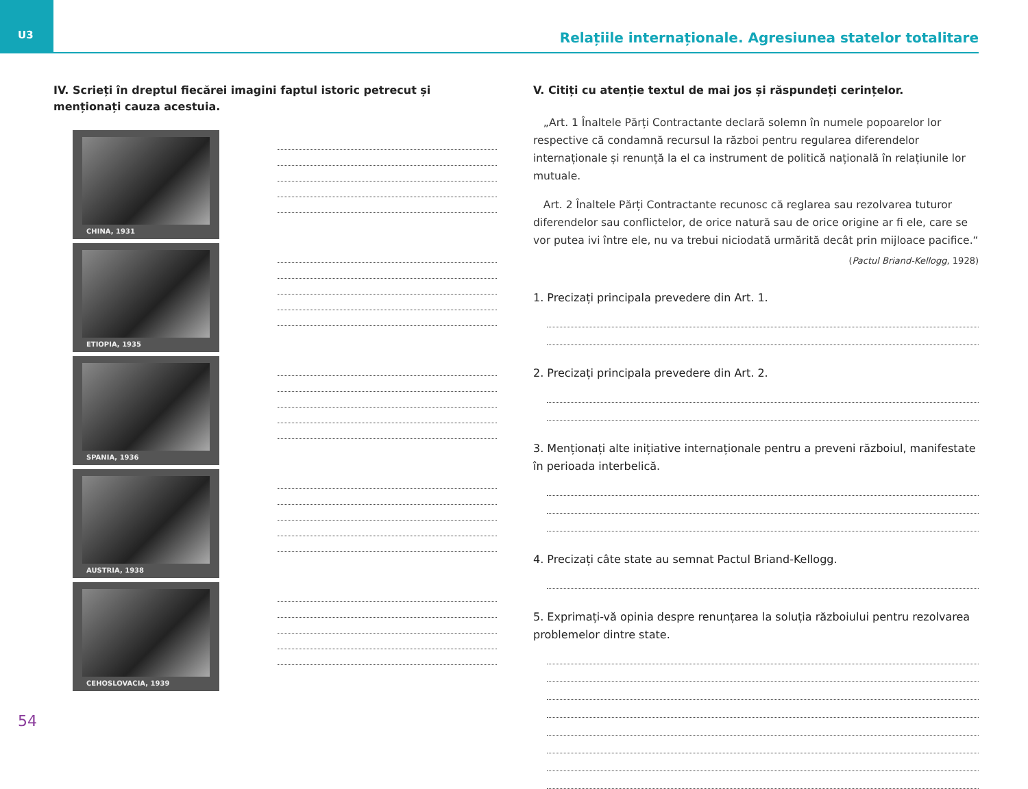U3 Relațiile internaționale. Agresiunea statelor totalitare
IV. Scrieți în dreptul fiecărei imagini faptul istoric petrecut și menționați cauza acestuia.
CHINA, 1931
ETIOPIA, 1935
SPANIA, 1936
AUSTRIA, 1938
CEHOSLOVACIA, 1939
V. Citiți cu atenție textul de mai jos și răspundeți cerințelor.
„Art. 1 Înaltele Părți Contractante declară solemn în numele popoarelor lor respective că condamnă recursul la război pentru regularea diferendelor internaționale și renunță la el ca instrument de politică națională în relațiunile lor mutuale.
Art. 2 Înaltele Părți Contractante recunosc că reglarea sau rezolvarea tuturor diferendelor sau conflictelor, de orice natură sau de orice origine ar fi ele, care se vor putea ivi între ele, nu va trebui niciodată urmărită decât prin mijloace pacifice.“
(Pactul Briand-Kellogg, 1928)
1. Precizați principala prevedere din Art. 1.
2. Precizați principala prevedere din Art. 2.
3. Menționați alte inițiative internaționale pentru a preveni războiul, manifestate în perioada interbelică.
4. Precizați câte state au semnat Pactul Briand-Kellogg.
5. Exprimați-vă opinia despre renunțarea la soluția războiului pentru rezolvarea problemelor dintre state.
54